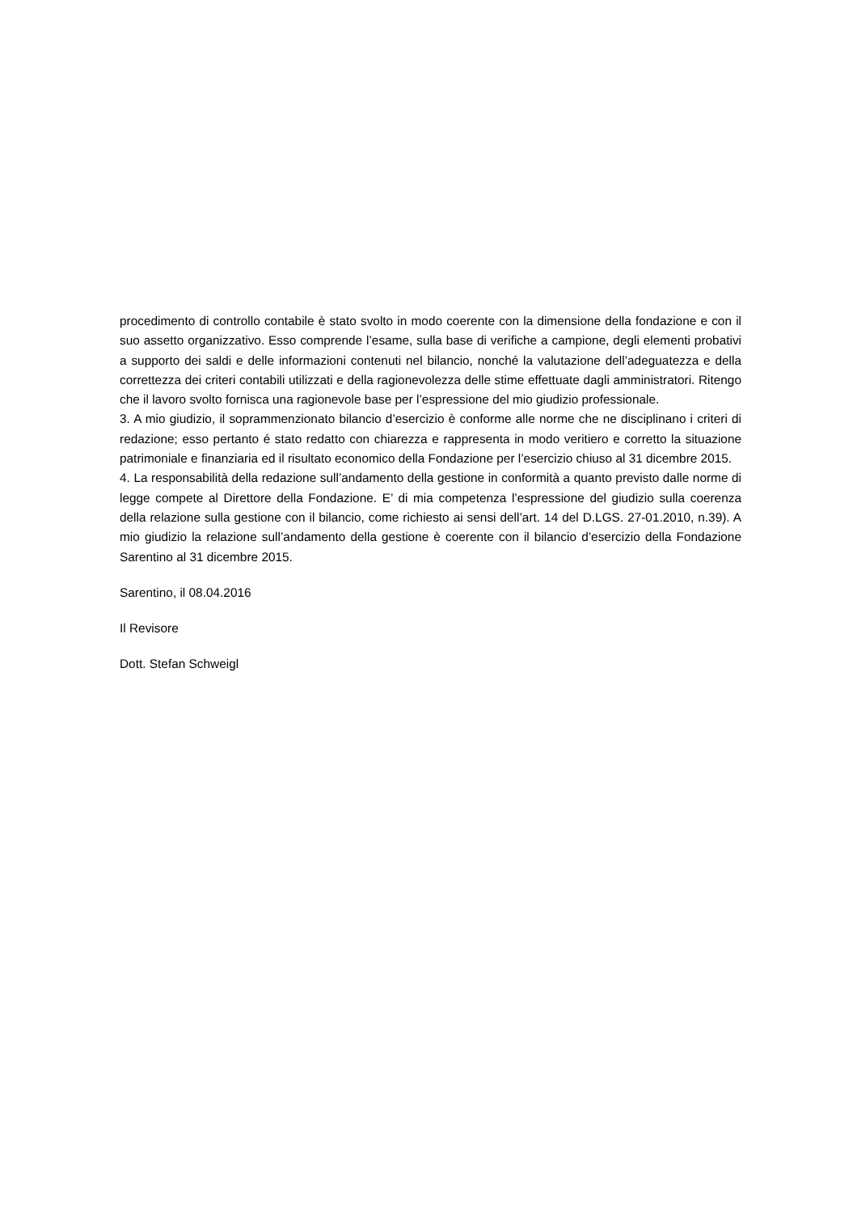procedimento di controllo contabile è stato svolto in modo coerente con la dimensione della fondazione e con il suo assetto organizzativo. Esso comprende l’esame, sulla base di verifiche a campione, degli elementi probativi a supporto dei saldi e delle informazioni contenuti nel bilancio, nonché la valutazione dell’adeguatezza e della correttezza dei criteri contabili utilizzati e della ragionevolezza delle stime effettuate dagli amministratori. Ritengo che il lavoro svolto fornisca una ragionevole base per l’espressione del mio giudizio professionale.
3. A mio giudizio, il soprammenzionato bilancio d’esercizio è conforme alle norme che ne disciplinano i criteri di redazione; esso pertanto é stato redatto con chiarezza e rappresenta in modo veritiero e corretto la situazione patrimoniale e finanziaria ed il risultato economico della Fondazione per l’esercizio chiuso al 31 dicembre 2015.
4. La responsabilità della redazione sull’andamento della gestione in conformità a quanto previsto dalle norme di legge compete al Direttore della Fondazione. E’ di mia competenza l’espressione del giudizio sulla coerenza della relazione sulla gestione con il bilancio, come richiesto ai sensi dell’art. 14 del D.LGS. 27-01.2010, n.39). A mio giudizio la relazione sull’andamento della gestione è coerente con il bilancio d’esercizio della Fondazione Sarentino al 31 dicembre 2015.
Sarentino, il 08.04.2016
Il Revisore
Dott. Stefan Schweigl